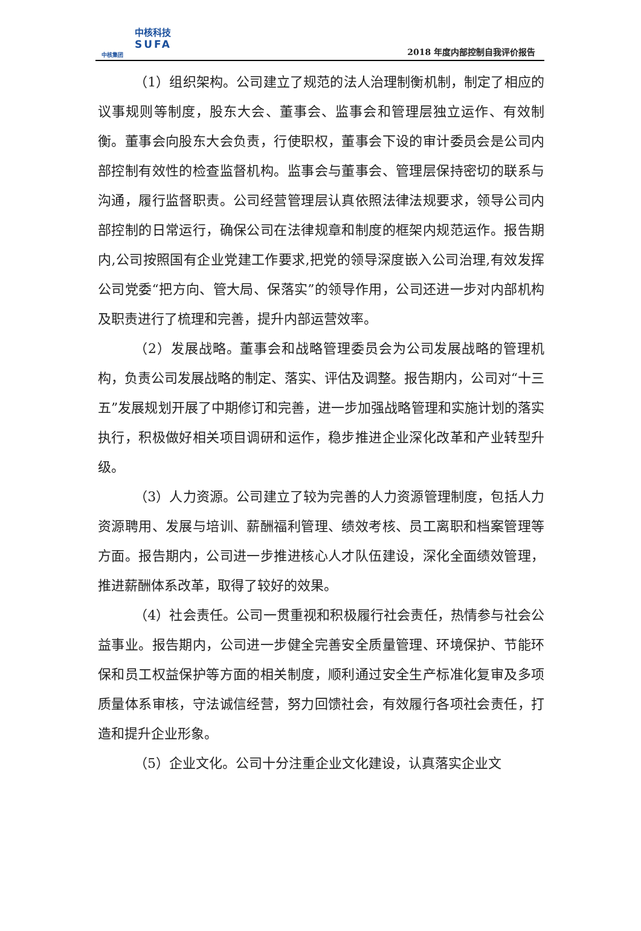中核科技
SUFA
中核集团
2018 年度内部控制自我评价报告
（1）组织架构。公司建立了规范的法人治理制衡机制，制定了相应的议事规则等制度，股东大会、董事会、监事会和管理层独立运作、有效制衡。董事会向股东大会负责，行使职权，董事会下设的审计委员会是公司内部控制有效性的检查监督机构。监事会与董事会、管理层保持密切的联系与沟通，履行监督职责。公司经营管理层认真依照法律法规要求，领导公司内部控制的日常运行，确保公司在法律规章和制度的框架内规范运作。报告期内,公司按照国有企业党建工作要求,把党的领导深度嵌入公司治理,有效发挥公司党委“把方向、管大局、保落实”的领导作用，公司还进一步对内部机构及职责进行了梳理和完善，提升内部运营效率。
（2）发展战略。董事会和战略管理委员会为公司发展战略的管理机构，负责公司发展战略的制定、落实、评估及调整。报告期内，公司对“十三五”发展规划开展了中期修订和完善，进一步加强战略管理和实施计划的落实执行，积极做好相关项目调研和运作，稳步推进企业深化改革和产业转型升级。
（3）人力资源。公司建立了较为完善的人力资源管理制度，包括人力资源聘用、发展与培训、薪酬福利管理、绩效考核、员工离职和档案管理等方面。报告期内，公司进一步推进核心人才队伍建设，深化全面绩效管理，推进薪酬体系改革，取得了较好的效果。
（4）社会责任。公司一贯重视和积极履行社会责任，热情参与社会公益事业。报告期内，公司进一步健全完善安全质量管理、环境保护、节能环保和员工权益保护等方面的相关制度，顺利通过安全生产标准化复审及多项质量体系审核，守法诚信经营，努力回馈社会，有效履行各项社会责任，打造和提升企业形象。
（5）企业文化。公司十分注重企业文化建设，认真落实企业文